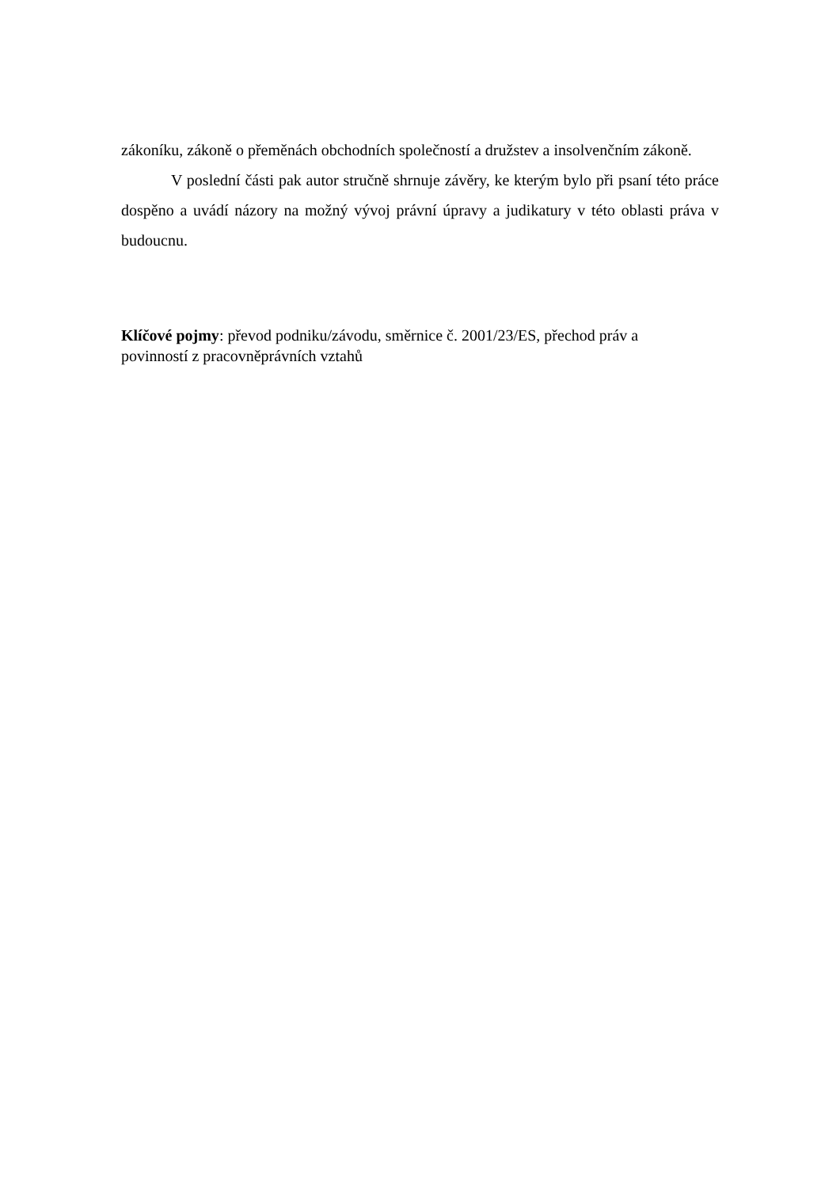zákoníku, zákoně o přeměnách obchodních společností a družstev a insolvenčním zákoně.
V poslední části pak autor stručně shrnuje závěry, ke kterým bylo při psaní této práce dospěno a uvádí názory na možný vývoj právní úpravy a judikatury v této oblasti práva v budoucnu.
Klíčové pojmy: převod podniku/závodu, směrnice č. 2001/23/ES, přechod práv a
povinností z pracovněprávních vztahů